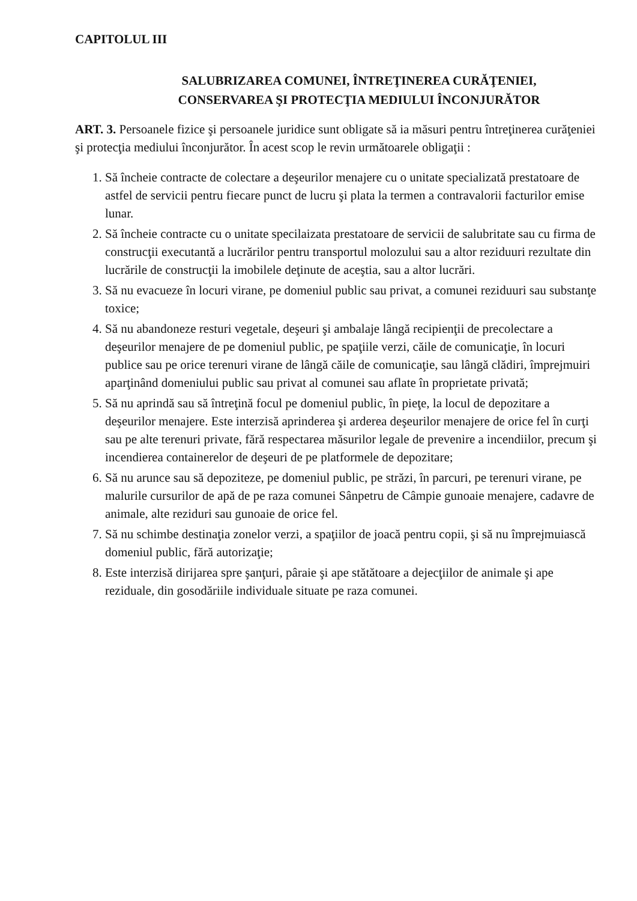CAPITOLUL III
SALUBRIZAREA COMUNEI, ÎNTREŢINEREA CURĂŢENIEI,
CONSERVAREA ŞI PROTECŢIA MEDIULUI ÎNCONJURĂTOR
ART. 3. Persoanele fizice şi persoanele juridice sunt obligate să ia măsuri pentru întreţinerea curăţeniei şi protecţia mediului înconjurător. În acest scop le revin următoarele obligaţii :
1. Să încheie contracte de colectare a deşeurilor menajere cu o unitate specializată prestatoare de astfel de servicii pentru fiecare punct de lucru şi plata la termen a contravalorii facturilor emise lunar.
2. Să încheie contracte cu o unitate specilaizata prestatoare de servicii de salubritate sau cu firma de construcţii executantă a lucrărilor pentru transportul molozului sau a altor reziduuri rezultate din lucrările de construcţii la imobilele deţinute de aceştia, sau a altor lucrări.
3. Să nu evacueze în locuri virane, pe domeniul public sau privat, a comunei reziduuri sau substanţe toxice;
4. Să nu abandoneze resturi vegetale, deşeuri şi ambalaje lângă recipienţii de precolectare a deşeurilor menajere de pe domeniul public, pe spaţiile verzi, căile de comunicaţie, în locuri publice sau pe orice terenuri virane de lângă căile de comunicaţie, sau lângă clădiri, împrejmuiri aparţinând domeniului public sau privat al comunei sau aflate în proprietate privată;
5. Să nu aprindă sau să întreţină focul pe domeniul public, în pieţe, la locul de depozitare a deşeurilor menajere. Este interzisă aprinderea şi arderea deşeurilor menajere de orice fel în curţi sau pe alte terenuri private, fără respectarea măsurilor legale de prevenire a incendiilor, precum şi incendierea containerelor de deşeuri de pe platformele de depozitare;
6. Să nu arunce sau să depoziteze, pe domeniul public, pe străzi, în parcuri, pe terenuri virane, pe malurile cursurilor de apă de pe raza comunei Sânpetru de Câmpie gunoaie menajere, cadavre de animale, alte reziduri sau gunoaie de orice fel.
7. Să nu schimbe destinaţia zonelor verzi, a spaţiilor de joacă pentru copii, şi să nu împrejmuiască domeniul public, fără autorizaţie;
8. Este interzisă dirijarea spre şanţuri, pâraie şi ape stătătoare a dejecţiilor de animale şi ape reziduale, din gosodăriile individuale situate pe raza comunei.